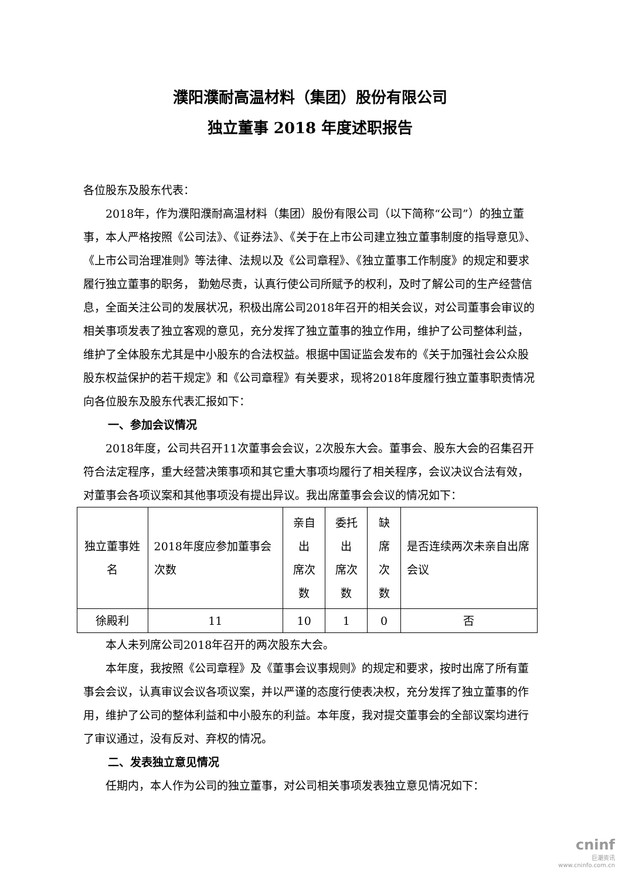濮阳濮耐高温材料（集团）股份有限公司
独立董事 2018 年度述职报告
各位股东及股东代表：
2018年，作为濮阳濮耐高温材料（集团）股份有限公司（以下简称“公司”）的独立董事，本人严格按照《公司法》、《证券法》、《关于在上市公司建立独立董事制度的指导意见》、《上市公司治理准则》等法律、法规以及《公司章程》、《独立董事工作制度》的规定和要求履行独立董事的职务， 勤勉尽责，认真行使公司所赋予的权利，及时了解公司的生产经营信息，全面关注公司的发展状况，积极出席公司2018年召开的相关会议，对公司董事会审议的相关事项发表了独立客观的意见，充分发挥了独立董事的独立作用，维护了公司整体利益，维护了全体股东尤其是中小股东的合法权益。根据中国证监会发布的《关于加强社会公众股股东权益保护的若干规定》和《公司章程》有关要求，现将2018年度履行独立董事职责情况向各位股东及股东代表汇报如下：
一、参加会议情况
2018年度，公司共召开11次董事会会议，2次股东大会。董事会、股东大会的召集召开符合法定程序，重大经营决策事项和其它重大事项均履行了相关程序，会议决议合法有效，对董事会各项议案和其他事项没有提出异议。我出席董事会会议的情况如下：
| 独立董事姓名 | 2018年度应参加董事会次数 | 亲自出 席次数 | 委托出 席次数 | 缺席 次数 | 是否连续两次未亲自出席会议 |
| 徐殿利 | 11 | 10 | 1 | 0 | 否 |
本人未列席公司2018年召开的两次股东大会。
本年度，我按照《公司章程》及《董事会议事规则》的规定和要求，按时出席了所有董事会会议，认真审议会议各项议案，并以严谨的态度行使表决权，充分发挥了独立董事的作用，维护了公司的整体利益和中小股东的利益。本年度，我对提交董事会的全部议案均进行了审议通过，没有反对、弃权的情况。
二、发表独立意见情况
任期内，本人作为公司的独立董事，对公司相关事项发表独立意见情况如下：
cninf
巨潮资讯
www.cninfo.com.cn